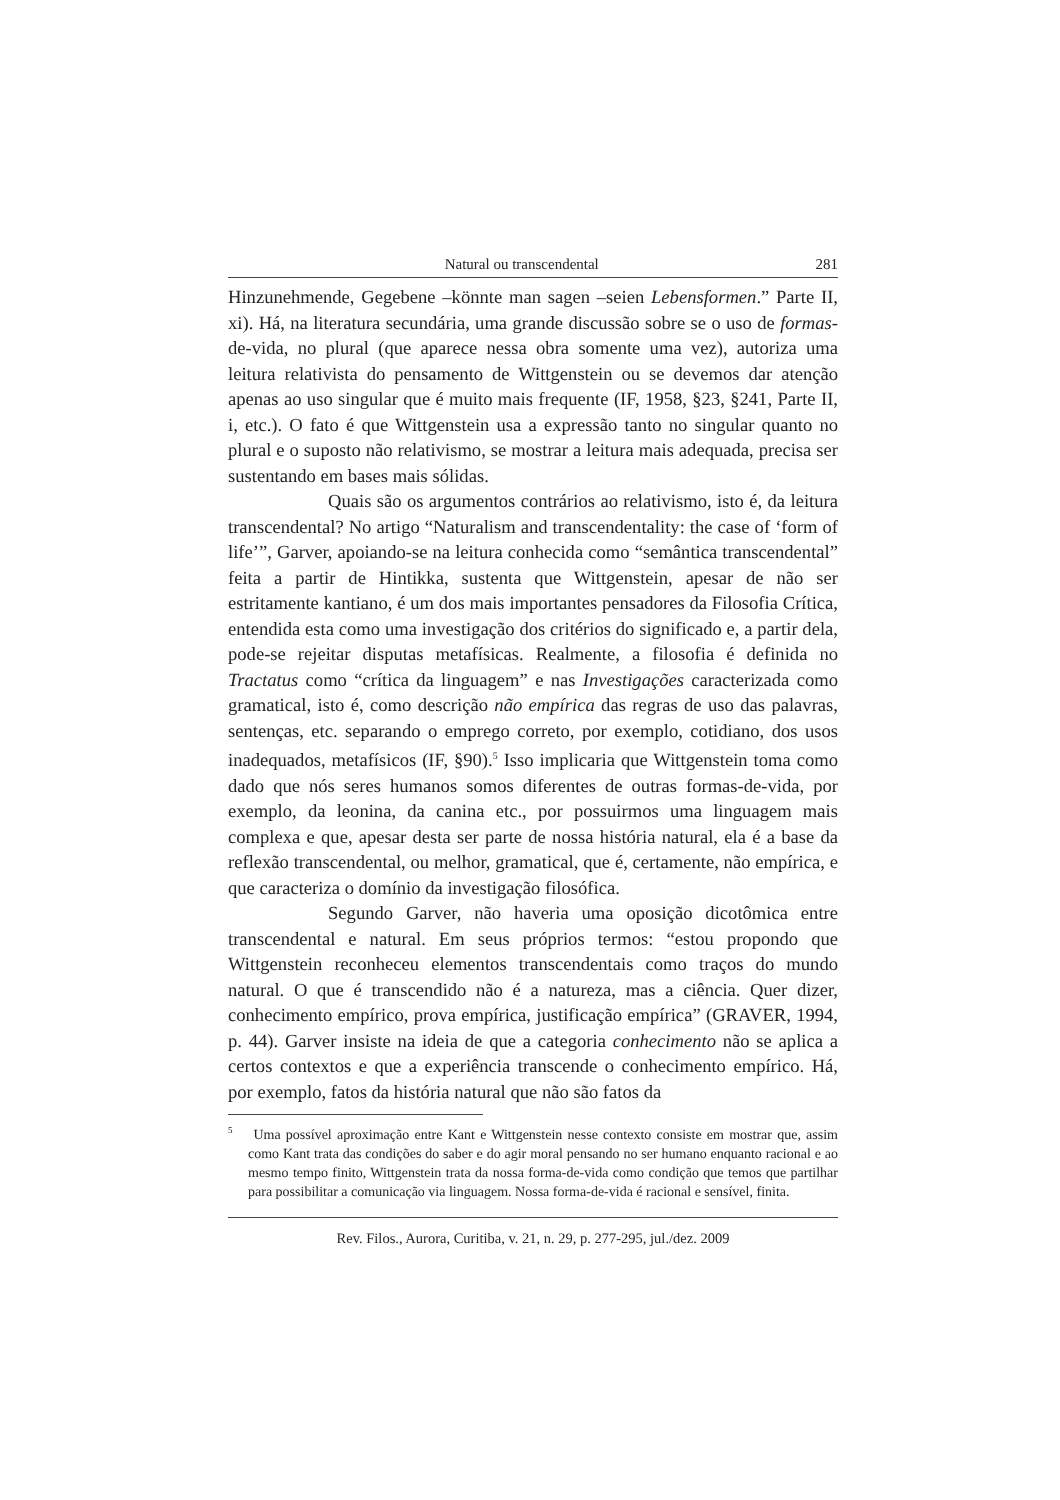Natural ou transcendental 281
Hinzunehmende, Gegebene –könnte man sagen –seien Lebensformen.” Parte II, xi). Há, na literatura secundária, uma grande discussão sobre se o uso de formas-de-vida, no plural (que aparece nessa obra somente uma vez), autoriza uma leitura relativista do pensamento de Wittgenstein ou se devemos dar atenção apenas ao uso singular que é muito mais frequente (IF, 1958, §23, §241, Parte II, i, etc.). O fato é que Wittgenstein usa a expressão tanto no singular quanto no plural e o suposto não relativismo, se mostrar a leitura mais adequada, precisa ser sustentando em bases mais sólidas.
Quais são os argumentos contrários ao relativismo, isto é, da leitura transcendental? No artigo “Naturalism and transcendentality: the case of ‘form of life’”, Garver, apoiando-se na leitura conhecida como “semântica transcendental” feita a partir de Hintikka, sustenta que Wittgenstein, apesar de não ser estritamente kantiano, é um dos mais importantes pensadores da Filosofia Crítica, entendida esta como uma investigação dos critérios do significado e, a partir dela, pode-se rejeitar disputas metafísicas. Realmente, a filosofia é definida no Tractatus como “crítica da linguagem” e nas Investigações caracterizada como gramatical, isto é, como descrição não empírica das regras de uso das palavras, sentenças, etc. separando o emprego correto, por exemplo, cotidiano, dos usos inadequados, metafísicos (IF, §90).<sup>5</sup> Isso implicaria que Wittgenstein toma como dado que nós seres humanos somos diferentes de outras formas-de-vida, por exemplo, da leonina, da canina etc., por possuirmos uma linguagem mais complexa e que, apesar desta ser parte de nossa história natural, ela é a base da reflexão transcendental, ou melhor, gramatical, que é, certamente, não empírica, e que caracteriza o domínio da investigação filosófica.
Segundo Garver, não haveria uma oposição dicotômica entre transcendental e natural. Em seus próprios termos: “estou propondo que Wittgenstein reconheceu elementos transcendentais como traços do mundo natural. O que é transcendido não é a natureza, mas a ciência. Quer dizer, conhecimento empírico, prova empírica, justificação empírica” (GRAVER, 1994, p. 44). Garver insiste na ideia de que a categoria conhecimento não se aplica a certos contextos e que a experiência transcende o conhecimento empírico. Há, por exemplo, fatos da história natural que não são fatos da
<sup>5</sup> Uma possível aproximação entre Kant e Wittgenstein nesse contexto consiste em mostrar que, assim como Kant trata das condições do saber e do agir moral pensando no ser humano enquanto racional e ao mesmo tempo finito, Wittgenstein trata da nossa forma-de-vida como condição que temos que partilhar para possibilitar a comunicação via linguagem. Nossa forma-de-vida é racional e sensível, finita.
Rev. Filos., Aurora, Curitiba, v. 21, n. 29, p. 277-295, jul./dez. 2009